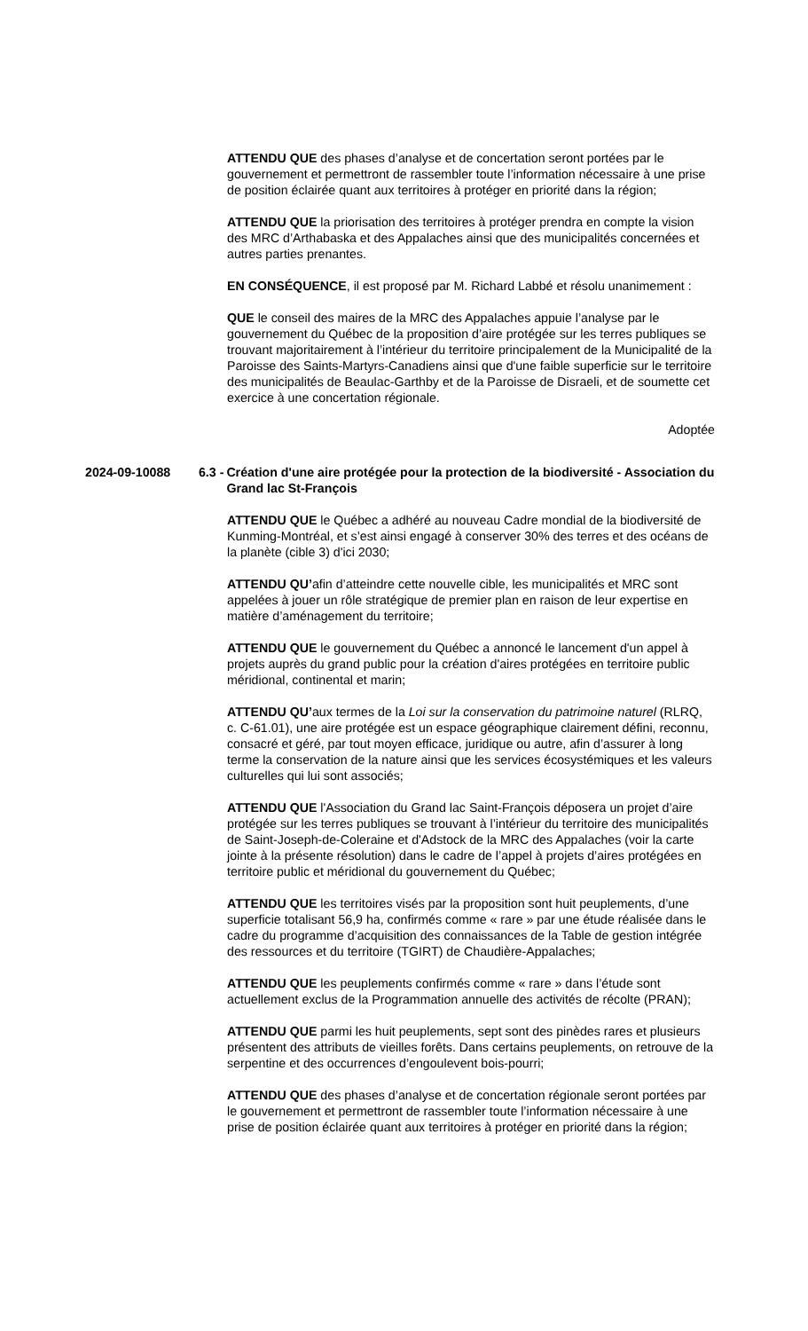ATTENDU QUE des phases d’analyse et de concertation seront portées par le gouvernement et permettront de rassembler toute l’information nécessaire à une prise de position éclairée quant aux territoires à protéger en priorité dans la région;
ATTENDU QUE la priorisation des territoires à protéger prendra en compte la vision des MRC d’Arthabaska et des Appalaches ainsi que des municipalités concernées et autres parties prenantes.
EN CONSÉQUENCE, il est proposé par M. Richard Labbé et résolu unanimement :
QUE le conseil des maires de la MRC des Appalaches appuie l’analyse par le gouvernement du Québec de la proposition d’aire protégée sur les terres publiques se trouvant majoritairement à l’intérieur du territoire principalement de la Municipalité de la Paroisse des Saints-Martyrs-Canadiens ainsi que d'une faible superficie sur le territoire des municipalités de Beaulac-Garthby et de la Paroisse de Disraeli, et de soumette cet exercice à une concertation régionale.
Adoptée
2024-09-10088 6.3 -
Création d'une aire protégée pour la protection de la biodiversité - Association du Grand lac St-François
ATTENDU QUE le Québec a adhéré au nouveau Cadre mondial de la biodiversité de Kunming-Montréal, et s’est ainsi engagé à conserver 30% des terres et des océans de la planète (cible 3) d'ici 2030;
ATTENDU QU’afin d’atteindre cette nouvelle cible, les municipalités et MRC sont appelées à jouer un rôle stratégique de premier plan en raison de leur expertise en matière d’aménagement du territoire;
ATTENDU QUE le gouvernement du Québec a annoncé le lancement d'un appel à projets auprès du grand public pour la création d'aires protégées en territoire public méridional, continental et marin;
ATTENDU QU’aux termes de la Loi sur la conservation du patrimoine naturel (RLRQ, c. C-61.01), une aire protégée est un espace géographique clairement défini, reconnu, consacré et géré, par tout moyen efficace, juridique ou autre, afin d’assurer à long terme la conservation de la nature ainsi que les services écosystémiques et les valeurs culturelles qui lui sont associés;
ATTENDU QUE l'Association du Grand lac Saint-François déposera un projet d’aire protégée sur les terres publiques se trouvant à l’intérieur du territoire des municipalités de Saint-Joseph-de-Coleraine et d'Adstock de la MRC des Appalaches (voir la carte jointe à la présente résolution) dans le cadre de l’appel à projets d’aires protégées en territoire public et méridional du gouvernement du Québec;
ATTENDU QUE les territoires visés par la proposition sont huit peuplements, d’une superficie totalisant 56,9 ha, confirmés comme « rare » par une étude réalisée dans le cadre du programme d’acquisition des connaissances de la Table de gestion intégrée des ressources et du territoire (TGIRT) de Chaudière-Appalaches;
ATTENDU QUE les peuplements confirmés comme « rare » dans l’étude sont actuellement exclus de la Programmation annuelle des activités de récolte (PRAN);
ATTENDU QUE parmi les huit peuplements, sept sont des pinèdes rares et plusieurs présentent des attributs de vieilles forêts. Dans certains peuplements, on retrouve de la serpentine et des occurrences d’engoulevent bois-pourri;
ATTENDU QUE des phases d’analyse et de concertation régionale seront portées par le gouvernement et permettront de rassembler toute l’information nécessaire à une prise de position éclairée quant aux territoires à protéger en priorité dans la région;